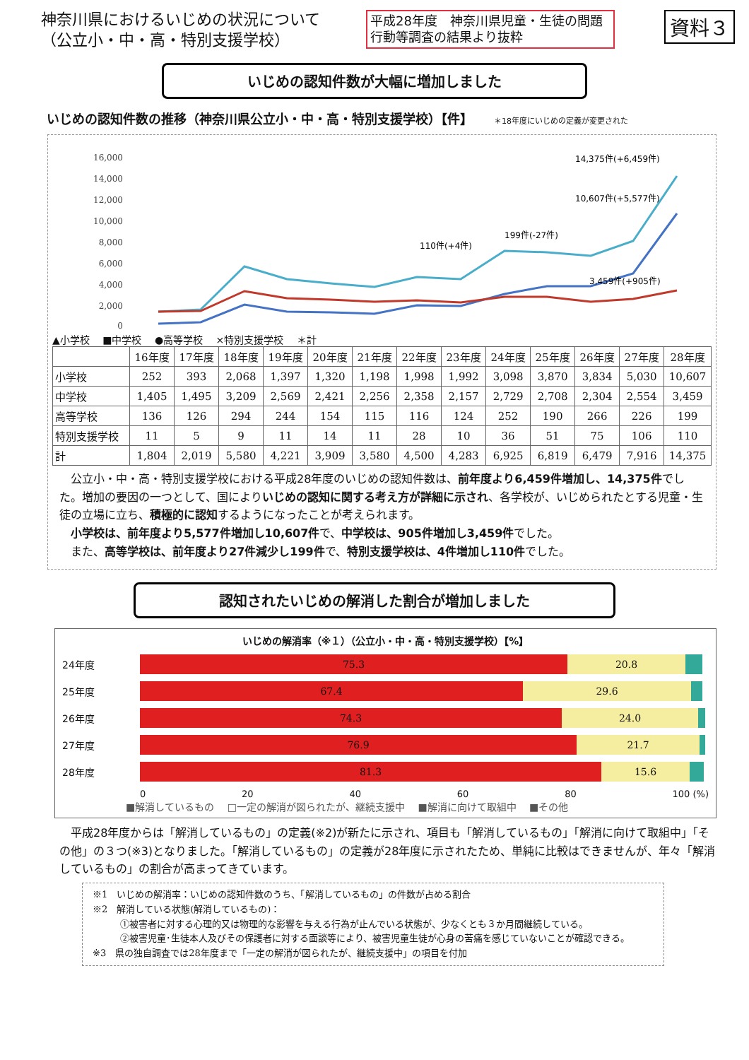神奈川県におけるいじめの状況について
（公立小・中・高・特別支援学校）
平成28年度　神奈川県児童・生徒の問題行動等調査の結果より抜粋
資料３
いじめの認知件数が大幅に増加しました
いじめの認知件数の推移（神奈川県公立小・中・高・特別支援学校）【件】 ＊18年度にいじめの定義が変更された
16,000
14,000
12,000
10,000
8,000
6,000
4,000
2,000
0
14,375件(+6,459件)
10,607件(+5,577件)
3,459件(+905件)
110件(+4件)
199件(-27件)
▲小学校 ■中学校 ●高等学校 ×特別支援学校 ＊計
| | 16年度 | 17年度 | 18年度 | 19年度 | 20年度 | 21年度 | 22年度 | 23年度 | 24年度 | 25年度 | 26年度 | 27年度 | 28年度 |
| --- | --- | --- | --- | --- | --- | --- | --- | --- | --- | --- | --- | --- | --- |
| 小学校 | 252 | 393 | 2,068 | 1,397 | 1,320 | 1,198 | 1,998 | 1,992 | 3,098 | 3,870 | 3,834 | 5,030 | 10,607 |
| 中学校 | 1,405 | 1,495 | 3,209 | 2,569 | 2,421 | 2,256 | 2,358 | 2,157 | 2,729 | 2,708 | 2,304 | 2,554 | 3,459 |
| 高等学校 | 136 | 126 | 294 | 244 | 154 | 115 | 116 | 124 | 252 | 190 | 266 | 226 | 199 |
| 特別支援学校 | 11 | 5 | 9 | 11 | 14 | 11 | 28 | 10 | 36 | 51 | 75 | 106 | 110 |
| 計 | 1,804 | 2,019 | 5,580 | 4,221 | 3,909 | 3,580 | 4,500 | 4,283 | 6,925 | 6,819 | 6,479 | 7,916 | 14,375 |
　公立小・中・高・特別支援学校における平成28年度のいじめの認知件数は、前年度より6,459件増加し、14,375件でした。増加の要因の一つとして、国によりいじめの認知に関する考え方が詳細に示され、各学校が、いじめられたとする児童・生徒の立場に立ち、積極的に認知するようになったことが考えられます。
　小学校は、前年度より5,577件増加し10,607件で、中学校は、905件増加し3,459件でした。
　また、高等学校は、前年度より27件減少し199件で、特別支援学校は、4件増加し110件でした。
認知されたいじめの解消した割合が増加しました
いじめの解消率（※１）（公立小・中・高・特別支援学校）【%】
24年度
75.3 20.8
25年度
67.4 29.6
26年度
74.3 24.0
27年度
76.9 21.7
28年度
81.3 15.6
0 20 40 60 80 100 (%)
■解消しているもの □一定の解消が図られたが、継続支援中 ■解消に向けて取組中 ■その他
　平成28年度からは「解消しているもの」の定義(※2)が新たに示され、項目も「解消しているもの」「解消に向けて取組中」「その他」の３つ(※3)となりました。「解消しているもの」の定義が28年度に示されたため、単純に比較はできませんが、年々「解消しているもの」の割合が高まってきています。
※1　いじめの解消率：いじめの認知件数のうち、「解消しているもの」の件数が占める割合
※2　解消している状態(解消しているもの)：
　　　①被害者に対する心理的又は物理的な影響を与える行為が止んでいる状態が、少なくとも３か月間継続している。
　　　②被害児童･生徒本人及びその保護者に対する面談等により、被害児童生徒が心身の苦痛を感じていないことが確認できる。
※3　県の独自調査では28年度まで「一定の解消が図られたが、継続支援中」の項目を付加